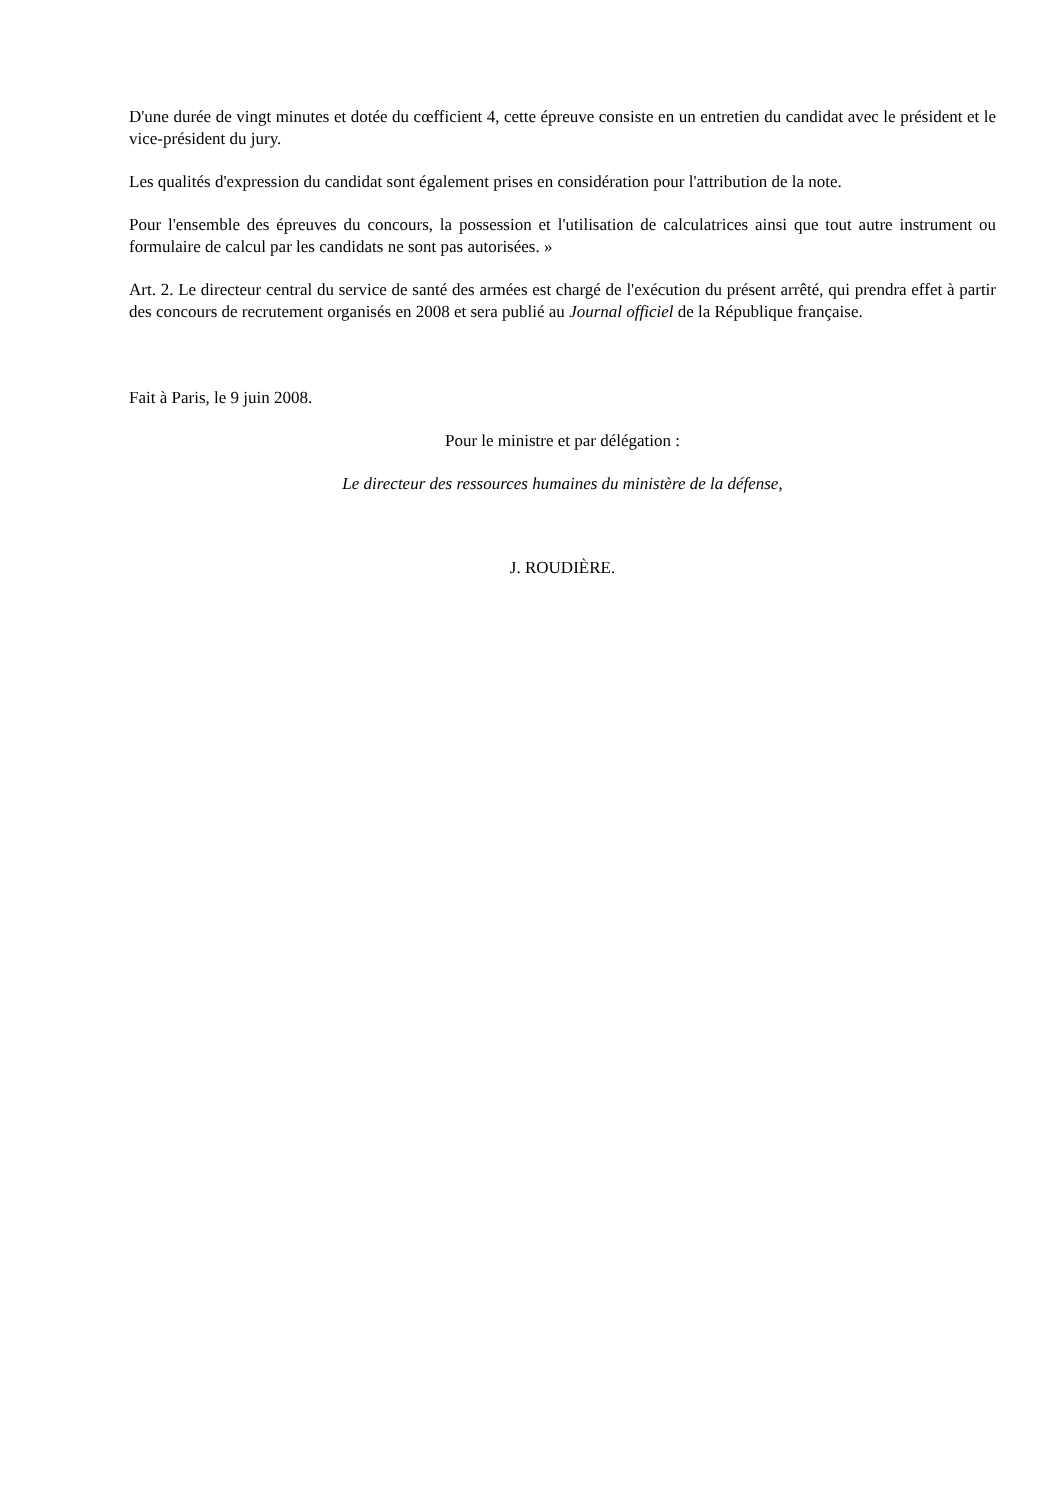D'une durée de vingt minutes et dotée du cœfficient 4, cette épreuve consiste en un entretien du candidat avec le président et le vice-président du jury.
Les qualités d'expression du candidat sont également prises en considération pour l'attribution de la note.
Pour l'ensemble des épreuves du concours, la possession et l'utilisation de calculatrices ainsi que tout autre instrument ou formulaire de calcul par les candidats ne sont pas autorisées. »
Art. 2. Le directeur central du service de santé des armées est chargé de l'exécution du présent arrêté, qui prendra effet à partir des concours de recrutement organisés en 2008 et sera publié au Journal officiel de la République française.
Fait à Paris, le 9 juin 2008.
Pour le ministre et par délégation :
Le directeur des ressources humaines du ministère de la défense,
J. ROUDIÈRE.